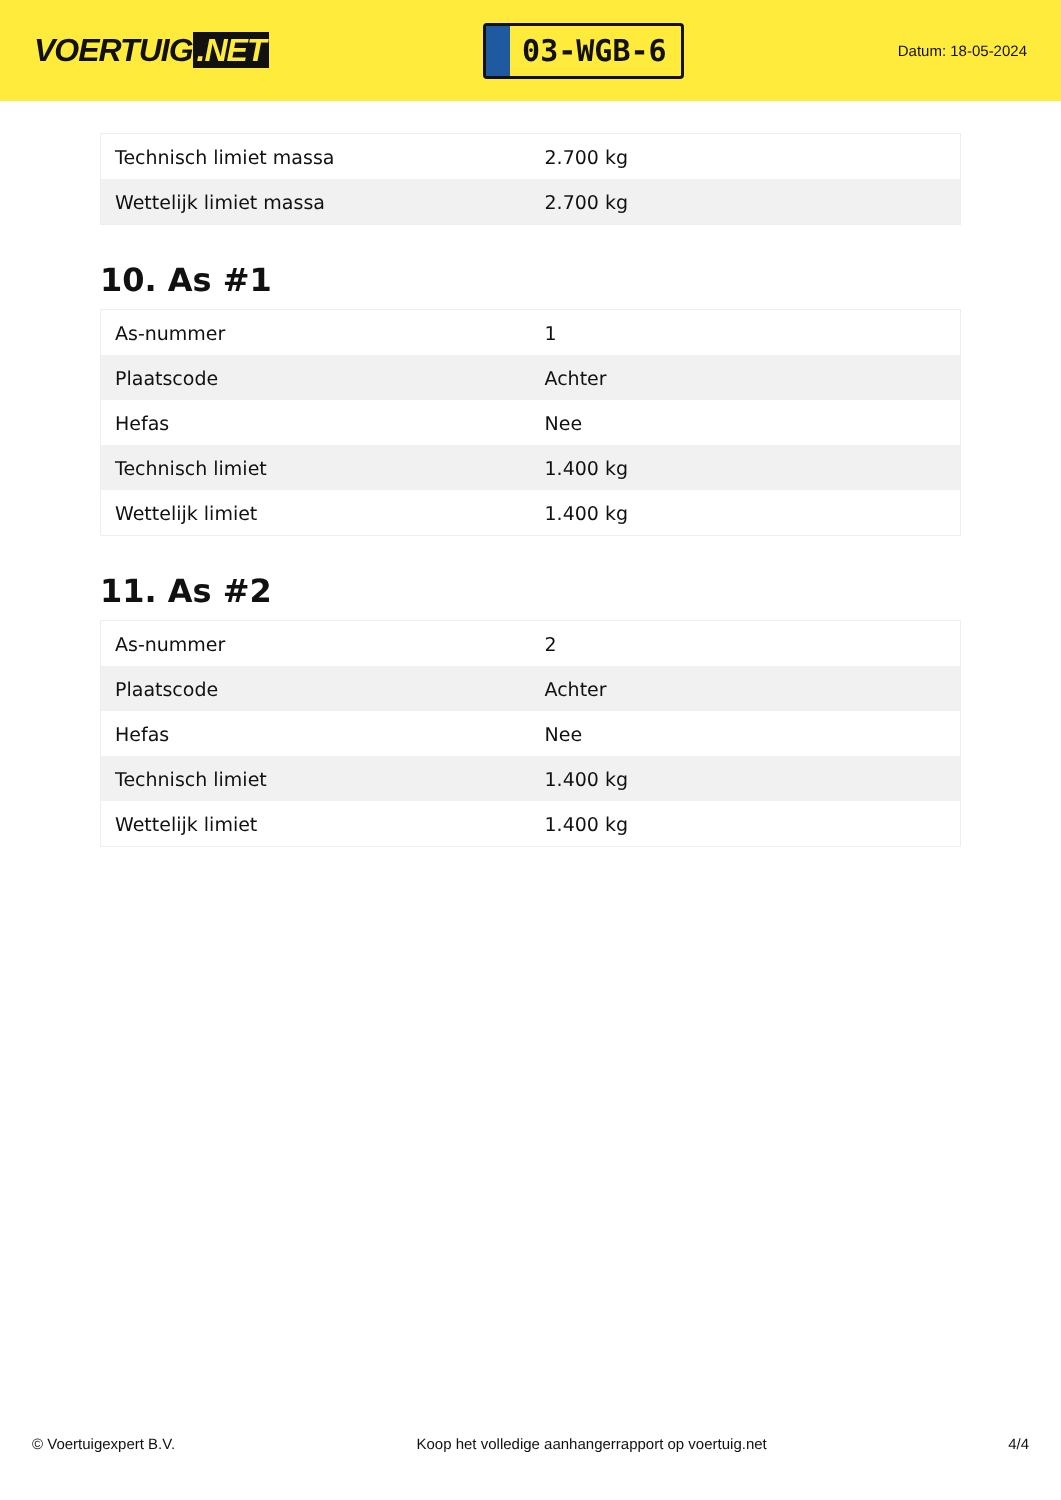VOERTUIG.NET
03-WGB-6
Datum: 18-05-2024
| Technisch limiet massa | 2.700 kg |
| Wettelijk limiet massa | 2.700 kg |
10. As #1
| As-nummer | 1 |
| Plaatscode | Achter |
| Hefas | Nee |
| Technisch limiet | 1.400 kg |
| Wettelijk limiet | 1.400 kg |
11. As #2
| As-nummer | 2 |
| Plaatscode | Achter |
| Hefas | Nee |
| Technisch limiet | 1.400 kg |
| Wettelijk limiet | 1.400 kg |
© Voertuigexpert B.V. Koop het volledige aanhangerrapport op voertuig.net 4/4